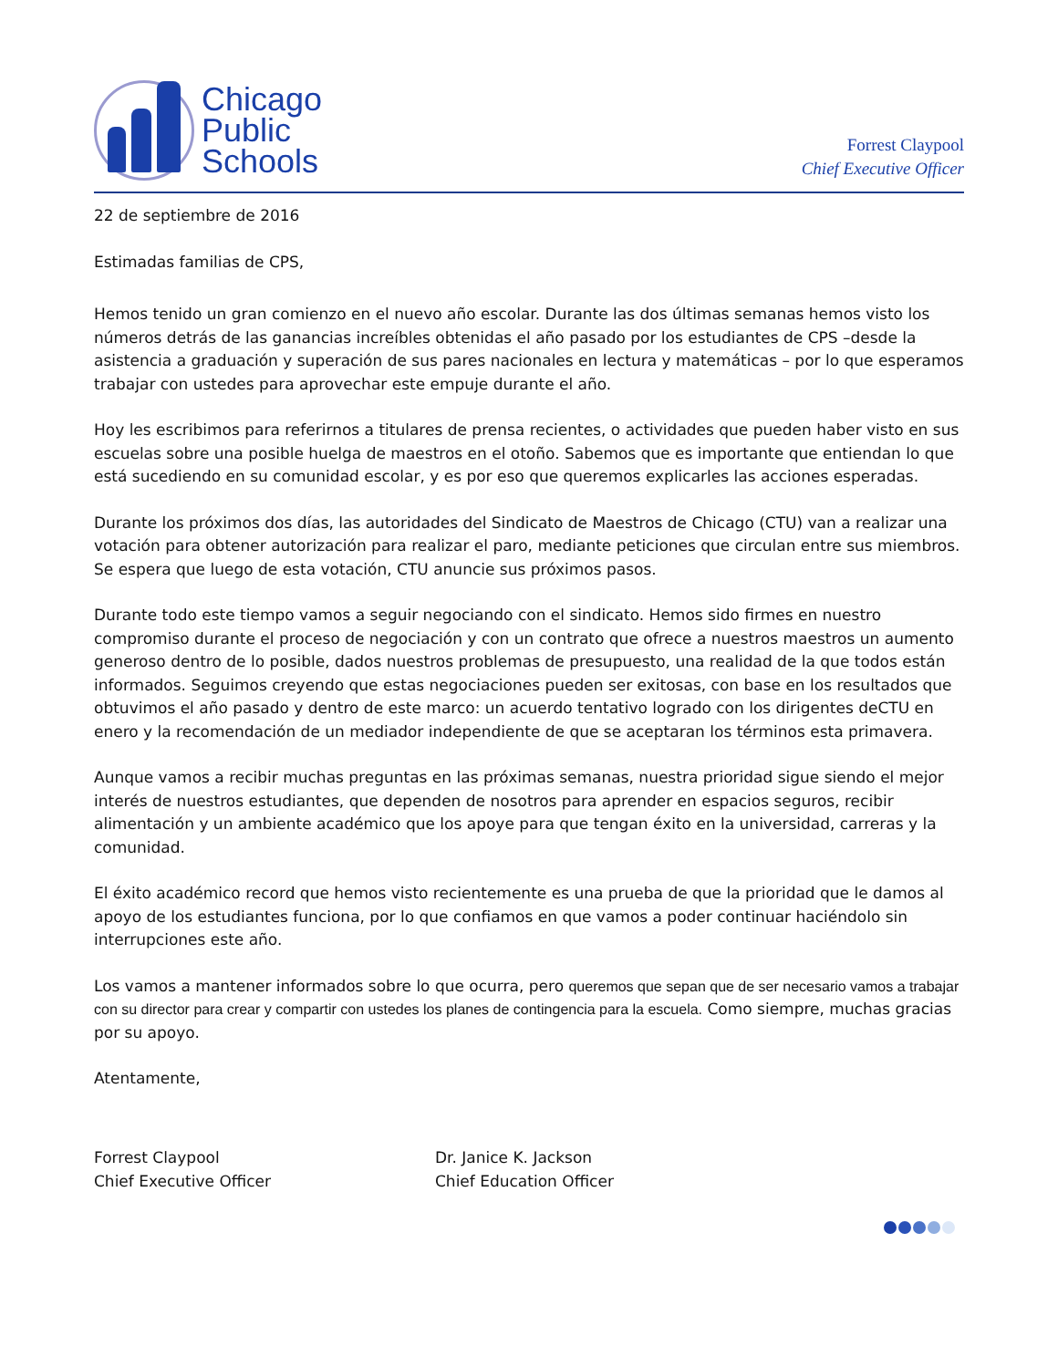Chicago
Public
Schools
Forrest Claypool
Chief Executive Officer
22 de septiembre de 2016
Estimadas familias de CPS,
Hemos tenido un gran comienzo en el nuevo año escolar. Durante las dos últimas semanas hemos visto los números detrás de las ganancias increíbles obtenidas el año pasado por los estudiantes de CPS –desde la asistencia a graduación y superación de sus pares nacionales en lectura y matemáticas – por lo que esperamos trabajar con ustedes para aprovechar este empuje durante el año.
Hoy les escribimos para referirnos a titulares de prensa recientes, o actividades que pueden haber visto en sus escuelas sobre una posible huelga de maestros en el otoño. Sabemos que es importante que entiendan lo que está sucediendo en su comunidad escolar, y es por eso que queremos explicarles las acciones esperadas.
Durante los próximos dos días, las autoridades del Sindicato de Maestros de Chicago (CTU) van a realizar una votación para obtener autorización para realizar el paro, mediante peticiones que circulan entre sus miembros. Se espera que luego de esta votación, CTU anuncie sus próximos pasos.
Durante todo este tiempo vamos a seguir negociando con el sindicato. Hemos sido firmes en nuestro compromiso durante el proceso de negociación y con un contrato que ofrece a nuestros maestros un aumento generoso dentro de lo posible, dados nuestros problemas de presupuesto, una realidad de la que todos están informados. Seguimos creyendo que estas negociaciones pueden ser exitosas, con base en los resultados que obtuvimos el año pasado y dentro de este marco: un acuerdo tentativo logrado con los dirigentes deCTU en enero y la recomendación de un mediador independiente de que se aceptaran los términos esta primavera.
Aunque vamos a recibir muchas preguntas en las próximas semanas, nuestra prioridad sigue siendo el mejor interés de nuestros estudiantes, que dependen de nosotros para aprender en espacios seguros, recibir alimentación y un ambiente académico que los apoye para que tengan éxito en la universidad, carreras y la comunidad.
El éxito académico record que hemos visto recientemente es una prueba de que la prioridad que le damos al apoyo de los estudiantes funciona, por lo que confiamos en que vamos a poder continuar haciéndolo sin interrupciones este año.
Los vamos a mantener informados sobre lo que ocurra, pero queremos que sepan que de ser necesario vamos a trabajar con su director para crear y compartir con ustedes los planes de contingencia para la escuela. Como siempre, muchas gracias por su apoyo.
Atentamente,
Forrest Claypool
Chief Executive Officer
Dr. Janice K. Jackson
Chief Education Officer